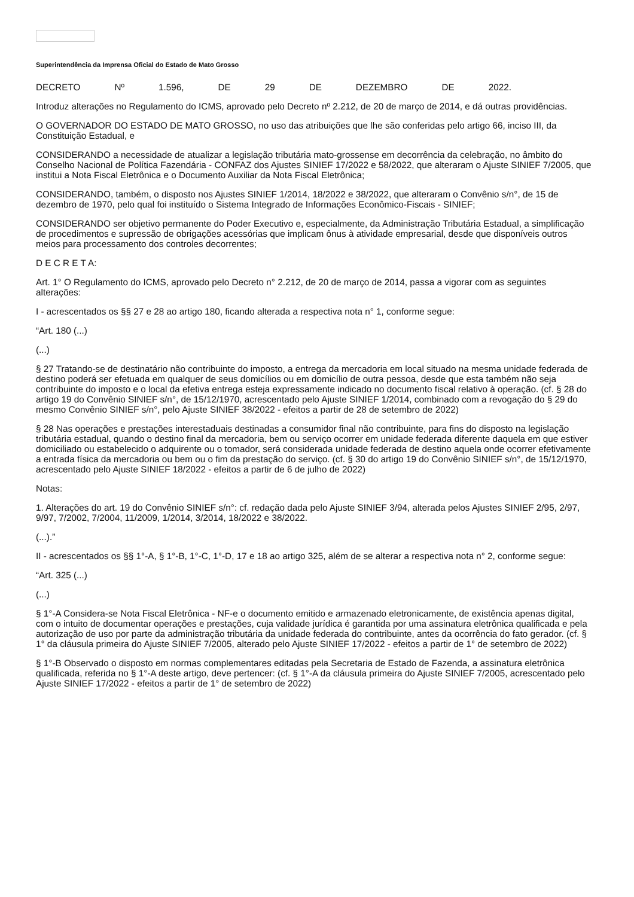Superintendência da Imprensa Oficial do Estado de Mato Grosso
DECRETO Nº 1.596, DE 29 DE DEZEMBRO DE 2022.
Introduz alterações no Regulamento do ICMS, aprovado pelo Decreto nº 2.212, de 20 de março de 2014, e dá outras providências.
O GOVERNADOR DO ESTADO DE MATO GROSSO, no uso das atribuições que lhe são conferidas pelo artigo 66, inciso III, da Constituição Estadual, e
CONSIDERANDO a necessidade de atualizar a legislação tributária mato-grossense em decorrência da celebração, no âmbito do Conselho Nacional de Política Fazendária - CONFAZ dos Ajustes SINIEF 17/2022 e 58/2022, que alteraram o Ajuste SINIEF 7/2005, que institui a Nota Fiscal Eletrônica e o Documento Auxiliar da Nota Fiscal Eletrônica;
CONSIDERANDO, também, o disposto nos Ajustes SINIEF 1/2014, 18/2022 e 38/2022, que alteraram o Convênio s/n°, de 15 de dezembro de 1970, pelo qual foi instituído o Sistema Integrado de Informações Econômico-Fiscais - SINIEF;
CONSIDERANDO ser objetivo permanente do Poder Executivo e, especialmente, da Administração Tributária Estadual, a simplificação de procedimentos e supressão de obrigações acessórias que implicam ônus à atividade empresarial, desde que disponíveis outros meios para processamento dos controles decorrentes;
D E C R E T A:
Art. 1° O Regulamento do ICMS, aprovado pelo Decreto n° 2.212, de 20 de março de 2014, passa a vigorar com as seguintes alterações:
I - acrescentados os §§ 27 e 28 ao artigo 180, ficando alterada a respectiva nota n° 1, conforme segue:
“Art. 180 (...)
(...)
§ 27 Tratando-se de destinatário não contribuinte do imposto, a entrega da mercadoria em local situado na mesma unidade federada de destino poderá ser efetuada em qualquer de seus domicílios ou em domicílio de outra pessoa, desde que esta também não seja contribuinte do imposto e o local da efetiva entrega esteja expressamente indicado no documento fiscal relativo à operação. (cf. § 28 do artigo 19 do Convênio SINIEF s/n°, de 15/12/1970, acrescentado pelo Ajuste SINIEF 1/2014, combinado com a revogação do § 29 do mesmo Convênio SINIEF s/n°, pelo Ajuste SINIEF 38/2022 - efeitos a partir de 28 de setembro de 2022)
§ 28 Nas operações e prestações interestaduais destinadas a consumidor final não contribuinte, para fins do disposto na legislação tributária estadual, quando o destino final da mercadoria, bem ou serviço ocorrer em unidade federada diferente daquela em que estiver domiciliado ou estabelecido o adquirente ou o tomador, será considerada unidade federada de destino aquela onde ocorrer efetivamente a entrada física da mercadoria ou bem ou o fim da prestação do serviço. (cf. § 30 do artigo 19 do Convênio SINIEF s/n°, de 15/12/1970, acrescentado pelo Ajuste SINIEF 18/2022 - efeitos a partir de 6 de julho de 2022)
Notas:
1. Alterações do art. 19 do Convênio SINIEF s/n°: cf. redação dada pelo Ajuste SINIEF 3/94, alterada pelos Ajustes SINIEF 2/95, 2/97, 9/97, 7/2002, 7/2004, 11/2009, 1/2014, 3/2014, 18/2022 e 38/2022.
(...).”
II - acrescentados os §§ 1°-A, § 1°-B, 1°-C, 1°-D, 17 e 18 ao artigo 325, além de se alterar a respectiva nota n° 2, conforme segue:
“Art. 325 (...)
(...)
§ 1°-A Considera-se Nota Fiscal Eletrônica - NF-e o documento emitido e armazenado eletronicamente, de existência apenas digital, com o intuito de documentar operações e prestações, cuja validade jurídica é garantida por uma assinatura eletrônica qualificada e pela autorização de uso por parte da administração tributária da unidade federada do contribuinte, antes da ocorrência do fato gerador. (cf. § 1° da cláusula primeira do Ajuste SINIEF 7/2005, alterado pelo Ajuste SINIEF 17/2022 - efeitos a partir de 1° de setembro de 2022)
§ 1°-B Observado o disposto em normas complementares editadas pela Secretaria de Estado de Fazenda, a assinatura eletrônica qualificada, referida no § 1°-A deste artigo, deve pertencer: (cf. § 1°-A da cláusula primeira do Ajuste SINIEF 7/2005, acrescentado pelo Ajuste SINIEF 17/2022 - efeitos a partir de 1° de setembro de 2022)